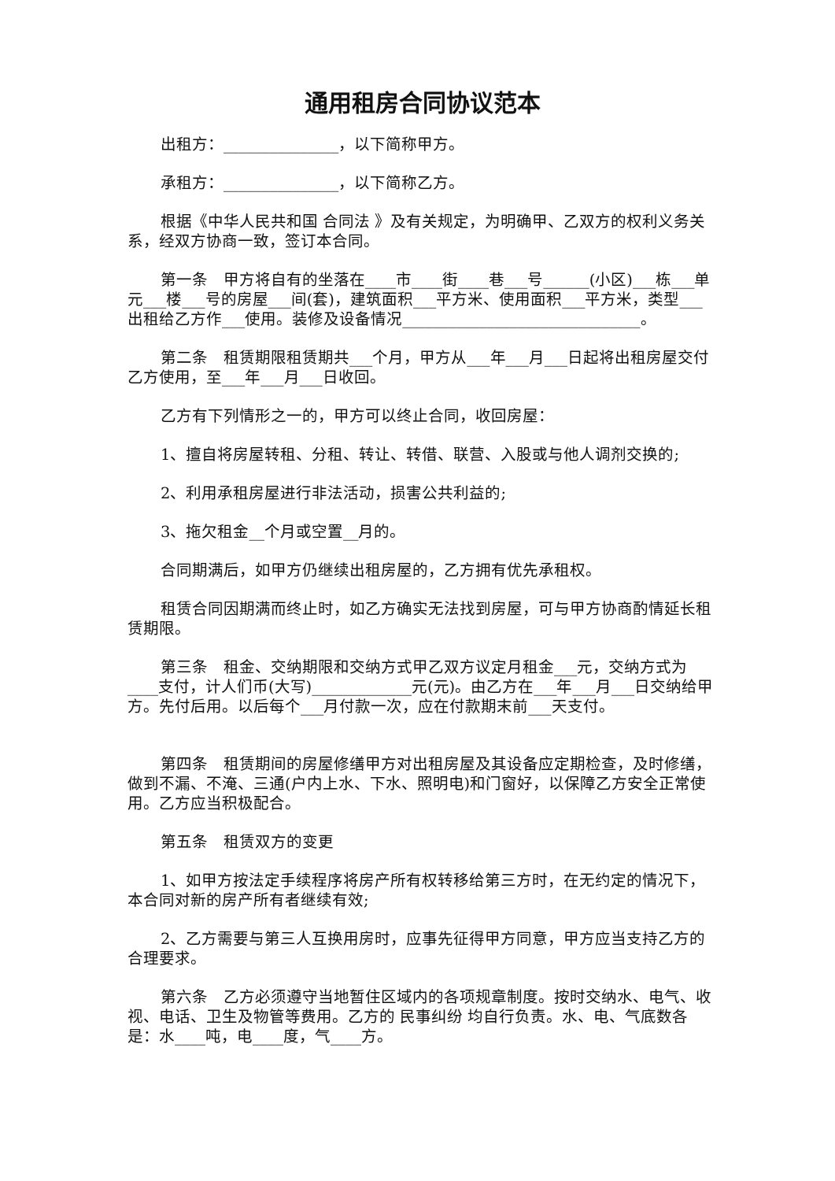通用租房合同协议范本
出租方：_______________，以下简称甲方。
承租方：_______________，以下简称乙方。
根据《中华人民共和国 合同法 》及有关规定，为明确甲、乙双方的权利义务关系，经双方协商一致，签订本合同。
第一条　甲方将自有的坐落在____市____街____巷___号______(小区)___栋___单元___楼___号的房屋___间(套)，建筑面积___平方米、使用面积___平方米，类型___出租给乙方作___使用。装修及设备情况_______________________________。
第二条　租赁期限租赁期共___个月，甲方从___年___月___日起将出租房屋交付乙方使用，至___年___月___日收回。
乙方有下列情形之一的，甲方可以终止合同，收回房屋：
1、擅自将房屋转租、分租、转让、转借、联营、入股或与他人调剂交换的;
2、利用承租房屋进行非法活动，损害公共利益的;
3、拖欠租金__个月或空置__月的。
合同期满后，如甲方仍继续出租房屋的，乙方拥有优先承租权。
租赁合同因期满而终止时，如乙方确实无法找到房屋，可与甲方协商酌情延长租赁期限。
第三条　租金、交纳期限和交纳方式甲乙双方议定月租金___元，交纳方式为____支付，计人们币(大写)_____________元(元)。由乙方在___年___月___日交纳给甲方。先付后用。以后每个___月付款一次，应在付款期末前___天支付。
第四条　租赁期间的房屋修缮甲方对出租房屋及其设备应定期检查，及时修缮，做到不漏、不淹、三通(户内上水、下水、照明电)和门窗好，以保障乙方安全正常使用。乙方应当积极配合。
第五条　租赁双方的变更
1、如甲方按法定手续程序将房产所有权转移给第三方时，在无约定的情况下，本合同对新的房产所有者继续有效;
2、乙方需要与第三人互换用房时，应事先征得甲方同意，甲方应当支持乙方的合理要求。
第六条　乙方必须遵守当地暂住区域内的各项规章制度。按时交纳水、电气、收视、电话、卫生及物管等费用。乙方的 民事纠纷 均自行负责。水、电、气底数各是：水____吨，电____度，气____方。